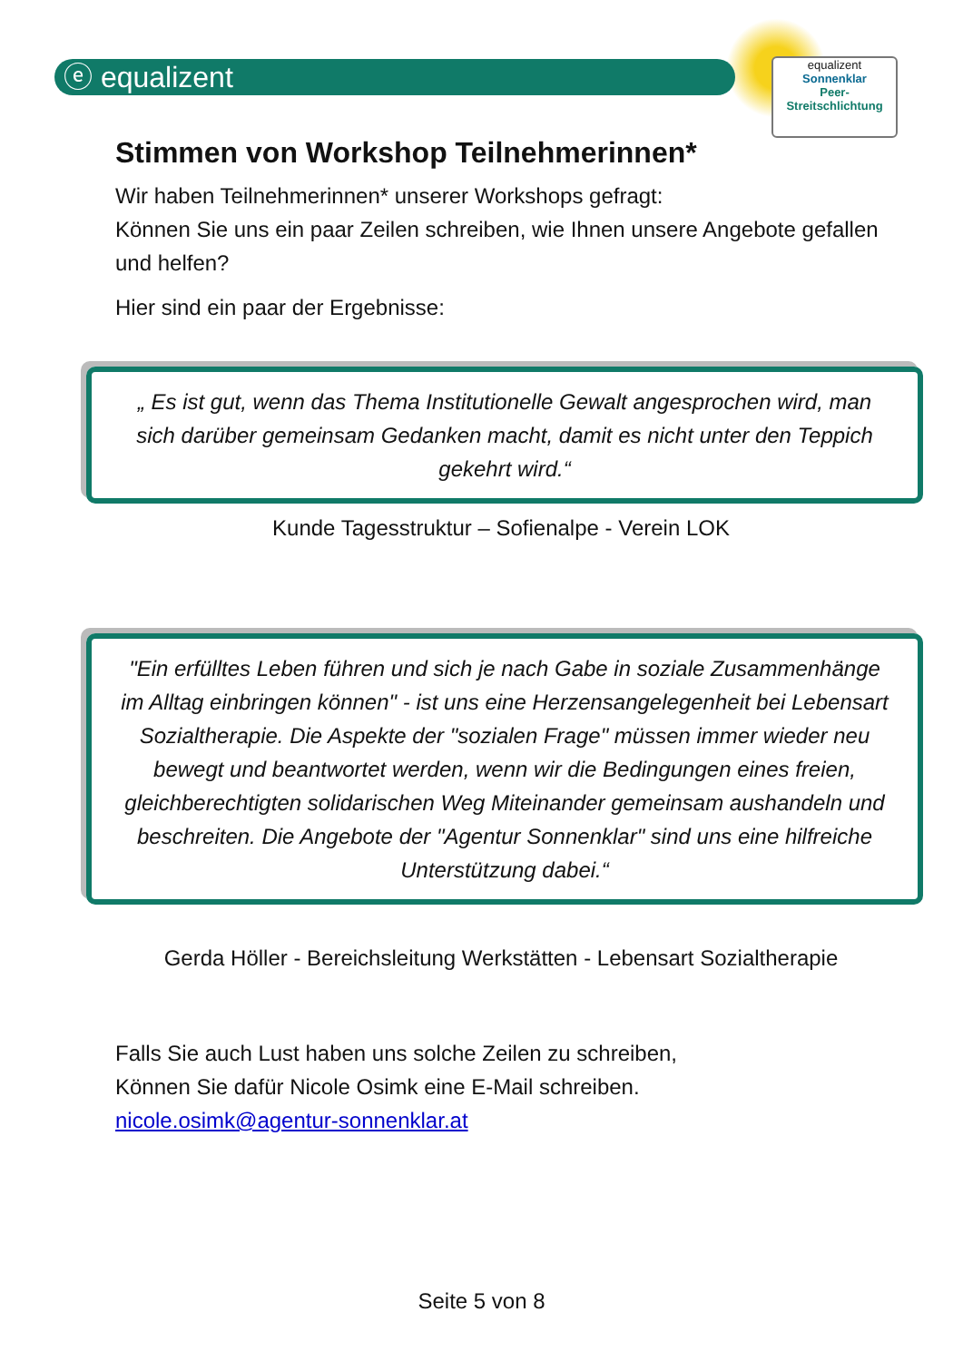ⓔ equalizent
equalizent
Sonnenklar
Peer-
Streitschlichtung
Stimmen von Workshop Teilnehmerinnen*
Wir haben Teilnehmerinnen* unserer Workshops gefragt:
Können Sie uns ein paar Zeilen schreiben, wie Ihnen unsere Angebote gefallen und helfen?
Hier sind ein paar der Ergebnisse:
„ Es ist gut, wenn das Thema Institutionelle Gewalt angesprochen wird, man sich darüber gemeinsam Gedanken macht, damit es nicht unter den Teppich gekehrt wird.“
Kunde Tagesstruktur – Sofienalpe - Verein LOK
"Ein erfülltes Leben führen und sich je nach Gabe in soziale Zusammenhänge im Alltag einbringen können" - ist uns eine Herzensangelegenheit bei Lebensart Sozialtherapie. Die Aspekte der "sozialen Frage" müssen immer wieder neu bewegt und beantwortet werden, wenn wir die Bedingungen eines freien, gleichberechtigten solidarischen Weg Miteinander gemeinsam aushandeln und beschreiten. Die Angebote der "Agentur Sonnenklar" sind uns eine hilfreiche Unterstützung dabei.“
Gerda Höller - Bereichsleitung Werkstätten - Lebensart Sozialtherapie
Falls Sie auch Lust haben uns solche Zeilen zu schreiben,
Können Sie dafür Nicole Osimk eine E-Mail schreiben.
nicole.osimk@agentur-sonnenklar.at
Seite 5 von 8